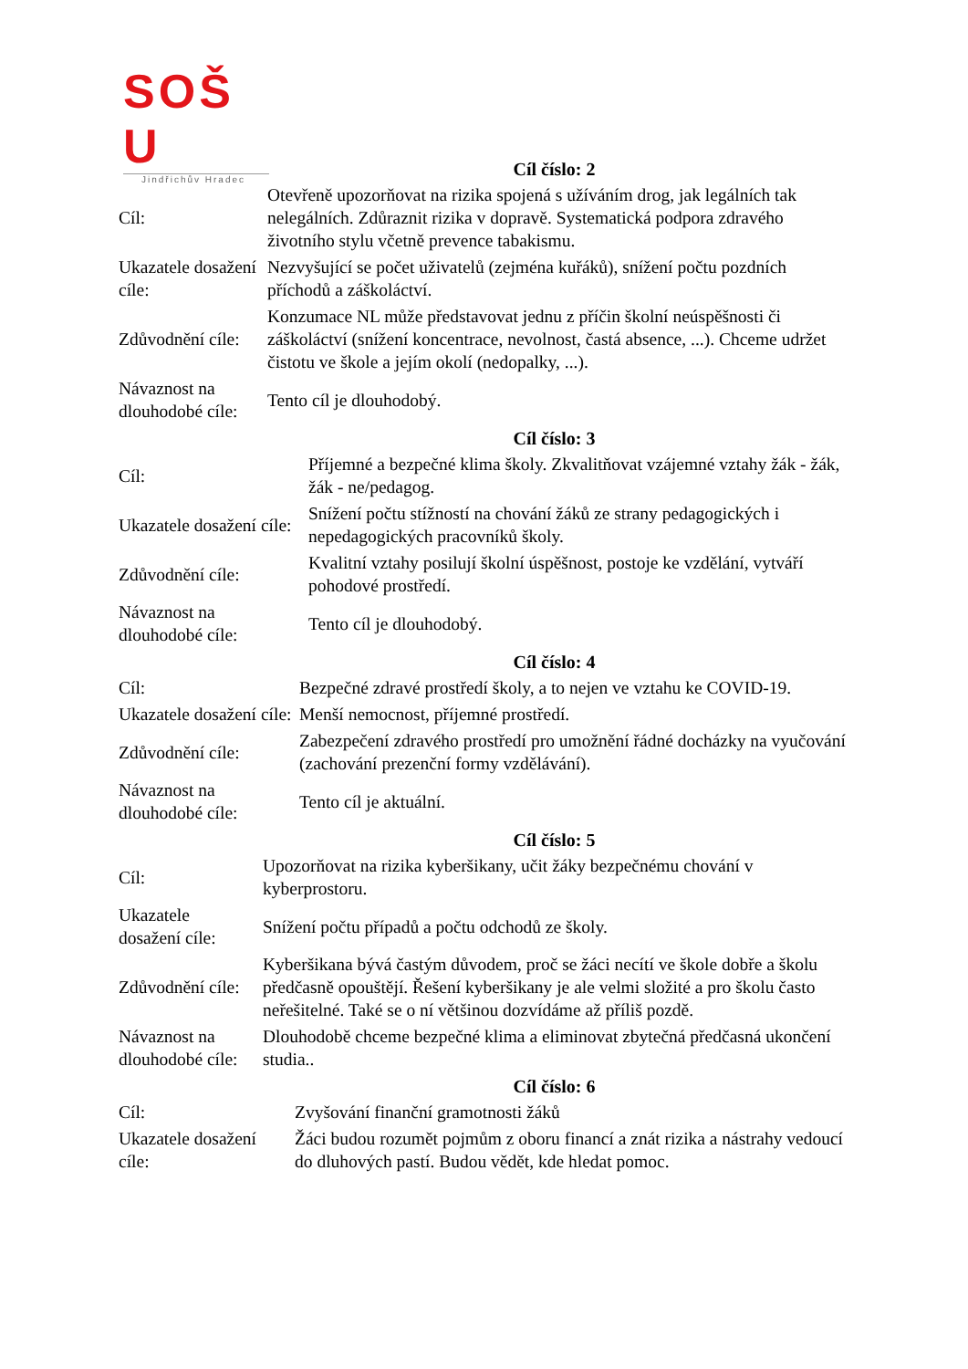SOŠ
U
Jindřichův Hradec
Cíl číslo: 2
| Cíl: | Otevřeně upozorňovat na rizika spojená s užíváním drog, jak legálních tak nelegálních. Zdůraznit rizika v dopravě. Systematická podpora zdravého životního stylu včetně prevence tabakismu. |
| Ukazatele dosažení cíle: | Nezvyšující se počet uživatelů (zejména kuřáků), snížení počtu pozdních příchodů a záškoláctví. |
| Zdůvodnění cíle: | Konzumace NL může představovat jednu z příčin školní neúspěšnosti či záškoláctví (snížení koncentrace, nevolnost, častá absence, ...). Chceme udržet čistotu ve škole a jejím okolí (nedopalky, ...). |
| Návaznost na dlouhodobé cíle: | Tento cíl je dlouhodobý. |
Cíl číslo: 3
| Cíl: | Příjemné a bezpečné klima školy. Zkvalitňovat vzájemné vztahy žák - žák, žák - ne/pedagog. |
| Ukazatele dosažení cíle: | Snížení počtu stížností na chování žáků ze strany pedagogických i nepedagogických pracovníků školy. |
| Zdůvodnění cíle: | Kvalitní vztahy posilují školní úspěšnost, postoje ke vzdělání, vytváří pohodové prostředí. |
| Návaznost na dlouhodobé cíle: | Tento cíl je dlouhodobý. |
Cíl číslo: 4
| Cíl: | Bezpečné zdravé prostředí školy, a to nejen ve vztahu ke COVID-19. |
| Ukazatele dosažení cíle: | Menší nemocnost, příjemné prostředí. |
| Zdůvodnění cíle: | Zabezpečení zdravého prostředí pro umožnění řádné docházky na vyučování (zachování prezenční formy vzdělávání). |
| Návaznost na dlouhodobé cíle: | Tento cíl je aktuální. |
Cíl číslo: 5
| Cíl: | Upozorňovat na rizika kyberšikany, učit žáky bezpečnému chování v kyberprostoru. |
| Ukazatele dosažení cíle: | Snížení počtu případů a počtu odchodů ze školy. |
| Zdůvodnění cíle: | Kyberšikana bývá častým důvodem, proč se žáci necítí ve škole dobře a školu předčasně opouštějí. Řešení kyberšikany je ale velmi složité a pro školu často neřešitelné. Také se o ní většinou dozvídáme až příliš pozdě. |
| Návaznost na dlouhodobé cíle: | Dlouhodobě chceme bezpečné klima a eliminovat zbytečná předčasná ukončení studia.. |
Cíl číslo: 6
| Cíl: | Zvyšování finanční gramotnosti žáků |
| Ukazatele dosažení cíle: | Žáci budou rozumět pojmům z oboru financí a znát rizika a nástrahy vedoucí do dluhových pastí. Budou vědět, kde hledat pomoc. |